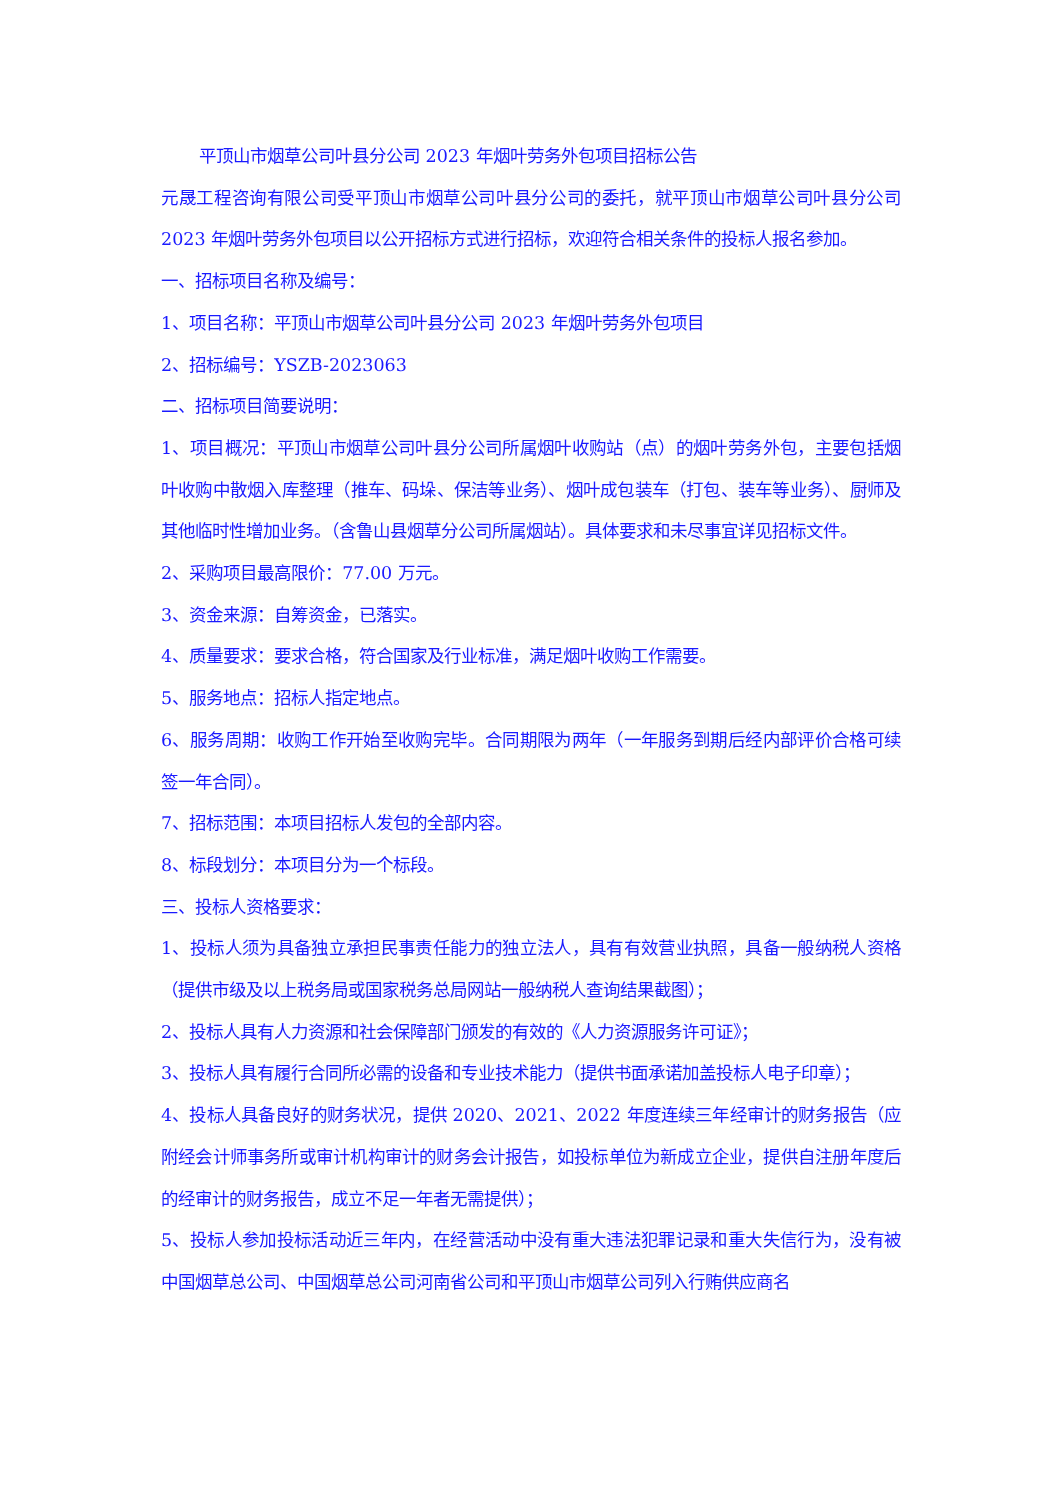平顶山市烟草公司叶县分公司 2023 年烟叶劳务外包项目招标公告
元晟工程咨询有限公司受平顶山市烟草公司叶县分公司的委托，就平顶山市烟草公司叶县分公司 2023 年烟叶劳务外包项目以公开招标方式进行招标，欢迎符合相关条件的投标人报名参加。
一、招标项目名称及编号：
1、项目名称：平顶山市烟草公司叶县分公司 2023 年烟叶劳务外包项目
2、招标编号：YSZB-2023063
二、招标项目简要说明：
1、项目概况：平顶山市烟草公司叶县分公司所属烟叶收购站（点）的烟叶劳务外包，主要包括烟叶收购中散烟入库整理（推车、码垛、保洁等业务）、烟叶成包装车（打包、装车等业务）、厨师及其他临时性增加业务。（含鲁山县烟草分公司所属烟站）。具体要求和未尽事宜详见招标文件。
2、采购项目最高限价：77.00 万元。
3、资金来源：自筹资金，已落实。
4、质量要求：要求合格，符合国家及行业标准，满足烟叶收购工作需要。
5、服务地点：招标人指定地点。
6、服务周期：收购工作开始至收购完毕。合同期限为两年（一年服务到期后经内部评价合格可续签一年合同）。
7、招标范围：本项目招标人发包的全部内容。
8、标段划分：本项目分为一个标段。
三、投标人资格要求：
1、投标人须为具备独立承担民事责任能力的独立法人，具有有效营业执照，具备一般纳税人资格（提供市级及以上税务局或国家税务总局网站一般纳税人查询结果截图）；
2、投标人具有人力资源和社会保障部门颁发的有效的《人力资源服务许可证》；
3、投标人具有履行合同所必需的设备和专业技术能力（提供书面承诺加盖投标人电子印章）；
4、投标人具备良好的财务状况，提供 2020、2021、2022 年度连续三年经审计的财务报告（应附经会计师事务所或审计机构审计的财务会计报告，如投标单位为新成立企业，提供自注册年度后的经审计的财务报告，成立不足一年者无需提供）；
5、投标人参加投标活动近三年内，在经营活动中没有重大违法犯罪记录和重大失信行为，没有被中国烟草总公司、中国烟草总公司河南省公司和平顶山市烟草公司列入行贿供应商名